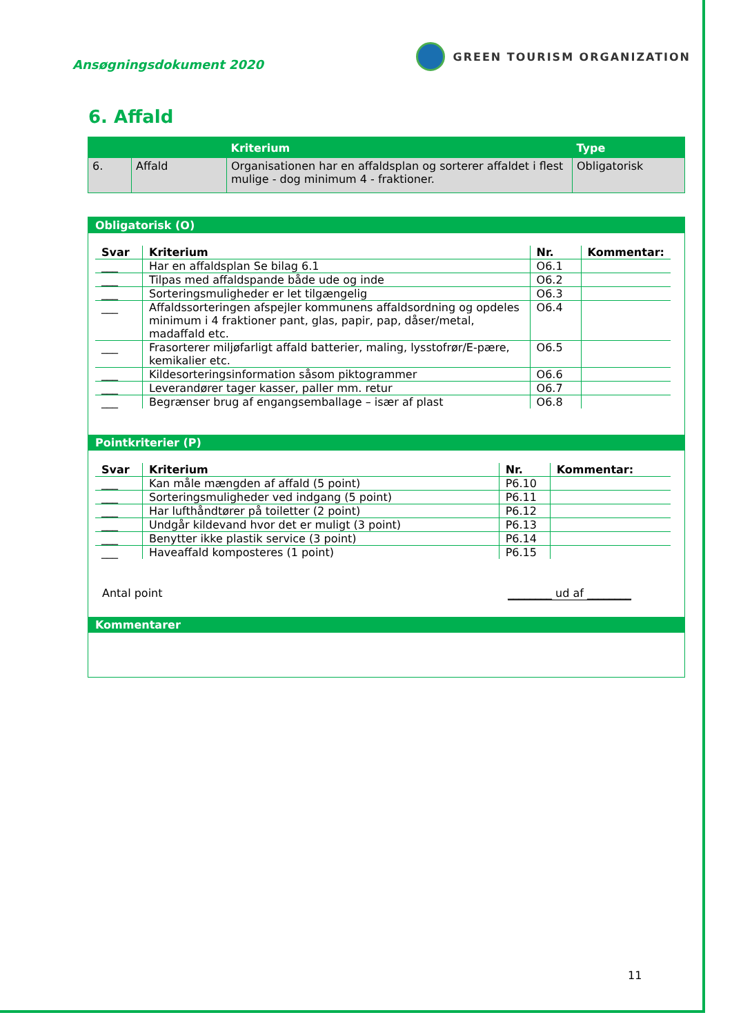Ansøgningsdokument 2020
GREEN TOURISM ORGANIZATION
6. Affald
| | | Kriterium | Type |
| --- | --- | --- | --- |
| 6. | Affald | Organisationen har en affaldsplan og sorterer affaldet i flest mulige - dog minimum 4 - fraktioner. | Obligatorisk |
Obligatorisk (O)
| Svar | Kriterium | Nr. | Kommentar: |
| --- | --- | --- | --- |
| ___ | Har en affaldsplan Se bilag 6.1 | O6.1 | |
| ___ | Tilpas med affaldspande både ude og inde | O6.2 | |
| ___ | Sorteringsmuligheder er let tilgængelig | O6.3 | |
| ___ | Affaldssorteringen afspejler kommunens affaldsordning og opdeles minimum i 4 fraktioner pant, glas, papir, pap, dåser/metal, madaffald etc. | O6.4 | |
| ___ | Frasorterer miljøfarligt affald batterier, maling, lysstofrør/E-pære, kemikalier etc. | O6.5 | |
| ___ | Kildesorteringsinformation såsom piktogrammer | O6.6 | |
| ___ | Leverandører tager kasser, paller mm. retur | O6.7 | |
| ___ | Begrænser brug af engangsemballage – især af plast | O6.8 | |
Pointkriterier (P)
| Svar | Kriterium | Nr. | Kommentar: |
| --- | --- | --- | --- |
| ___ | Kan måle mængden af affald (5 point) | P6.10 | |
| ___ | Sorteringsmuligheder ved indgang (5 point) | P6.11 | |
| ___ | Har lufthåndtører på toiletter (2 point) | P6.12 | |
| ___ | Undgår kildevand hvor det er muligt (3 point) | P6.13 | |
| ___ | Benytter ikke plastik service (3 point) | P6.14 | |
| ___ | Haveaffald komposteres (1 point) | P6.15 | |
Antal point ________ ud af ________
Kommentarer
11